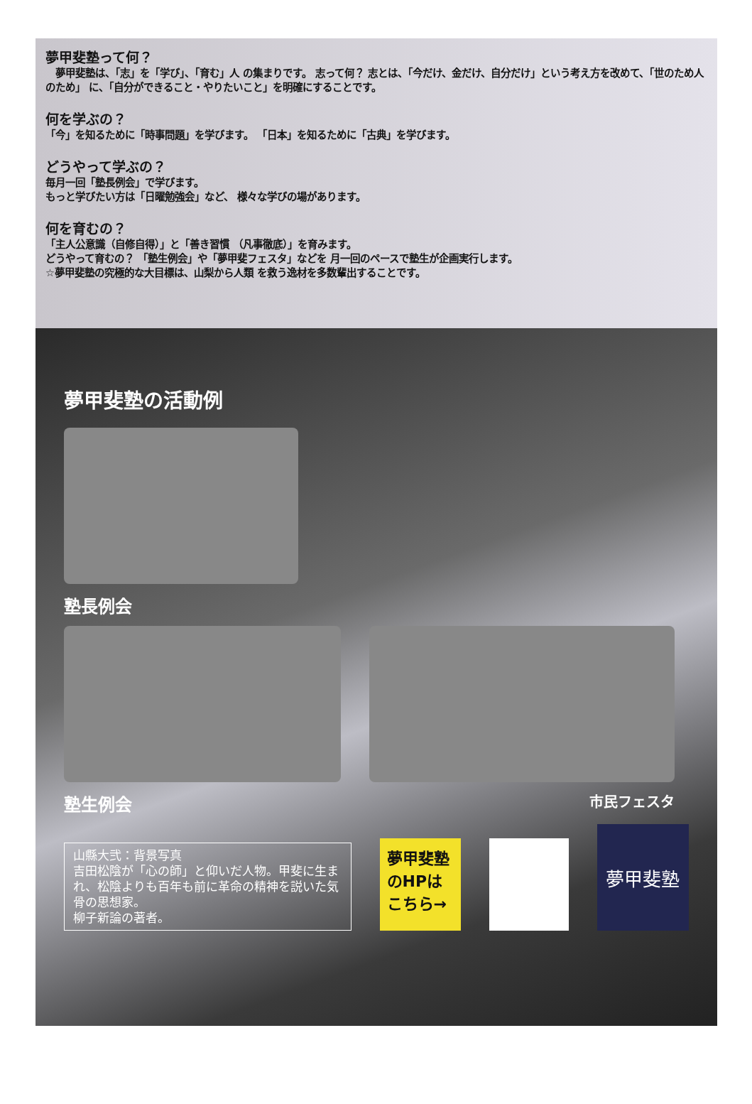夢甲斐塾って何？
　夢甲斐塾は、「志」を「学び」、「育む」人 の集まりです。 志って何？ 志とは、「今だけ、金だけ、自分だけ」という考え方を改めて、「世のため人のため」 に、「自分ができること・やりたいこと」を明確にすることです。
何を学ぶの？
「今」を知るために「時事問題」を学びます。 「日本」を知るために「古典」を学びます。
どうやって学ぶの？
毎月一回「塾長例会」で学びます。
もっと学びたい方は「日曜勉強会」など、 様々な学びの場があります。
何を育むの？
「主人公意識（自修自得）」と「善き習慣 （凡事徹底）」を育みます。
どうやって育むの？ 「塾生例会」や「夢甲斐フェスタ」などを 月一回のペースで塾生が企画実行します。
☆夢甲斐塾の究極的な大目標は、山梨から人類 を救う逸材を多数輩出することです。
夢甲斐塾の活動例
塾長例会
塾生例会
市民フェスタ
山縣大弐：背景写真
吉田松陰が「心の師」と仰いだ人物。甲斐に生まれ、松陰よりも百年も前に革命の精神を説いた気骨の思想家。
柳子新論の著者。
夢甲斐塾
のHPは
こちら→
夢甲斐塾